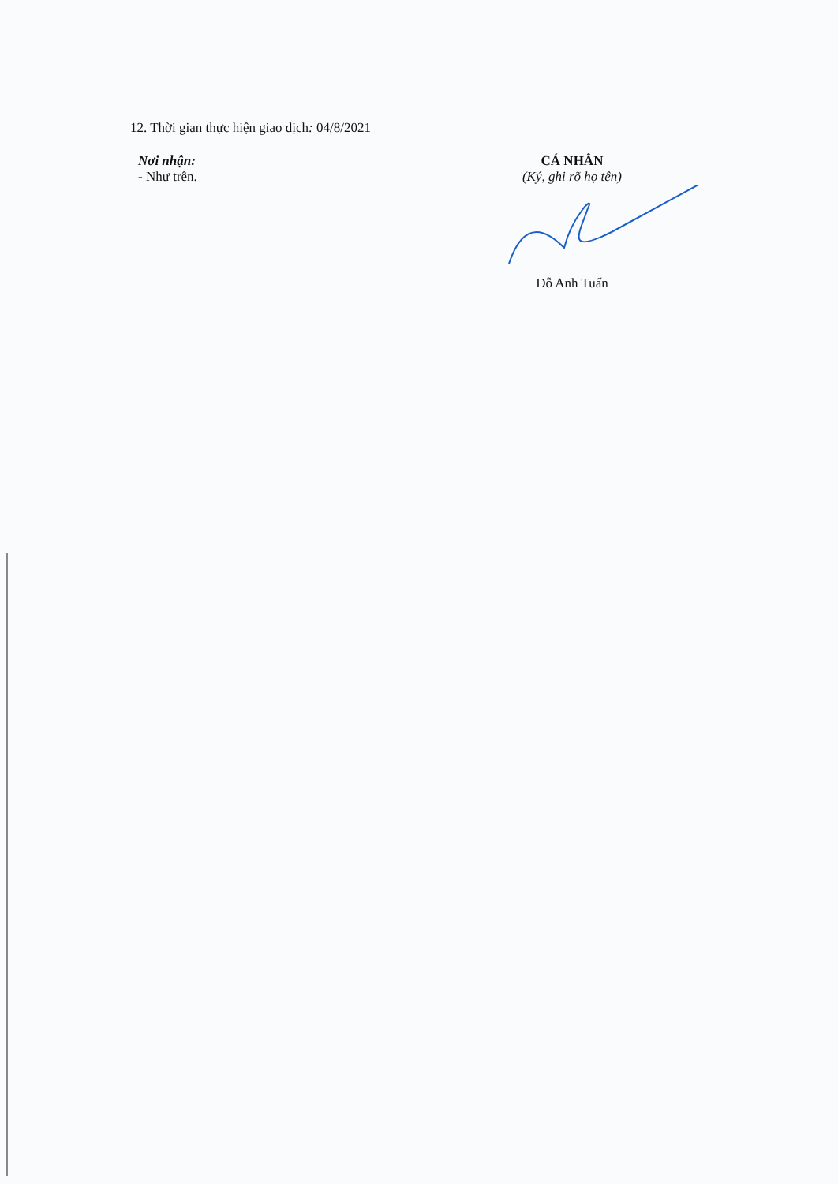12. Thời gian thực hiện giao dịch: 04/8/2021
Nơi nhận:
- Như trên.
CÁ NHÂN
(Ký, ghi rõ họ tên)
Đỗ Anh Tuấn